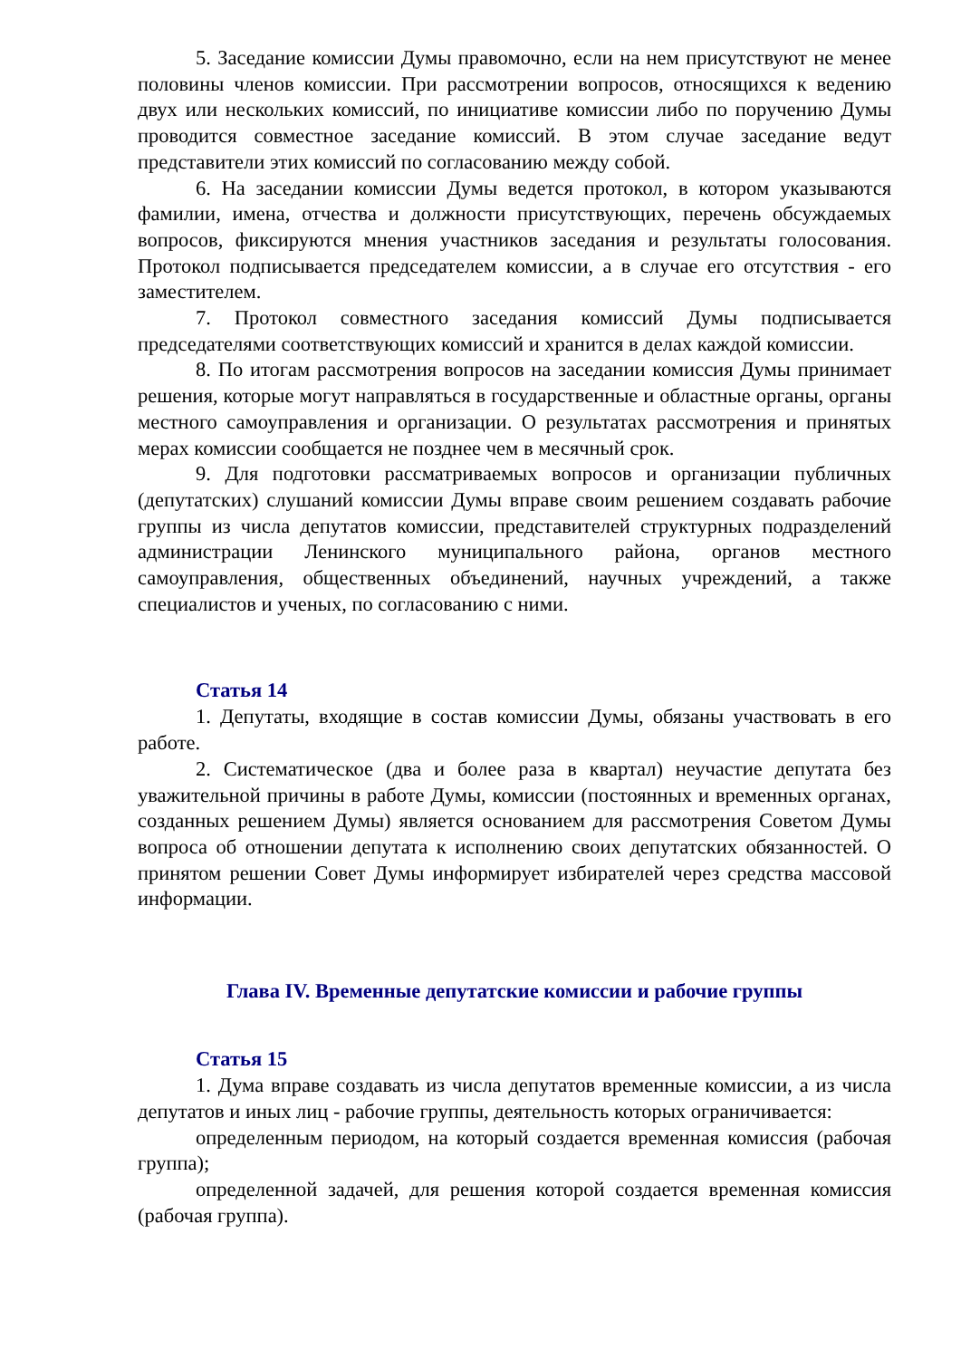5. Заседание комиссии Думы правомочно, если на нем присутствуют не менее половины членов комиссии. При рассмотрении вопросов, относящихся к ведению двух или нескольких комиссий, по инициативе комиссии либо по поручению Думы проводится совместное заседание комиссий. В этом случае заседание ведут представители этих комиссий по согласованию между собой.
6. На заседании комиссии Думы ведется протокол, в котором указываются фамилии, имена, отчества и должности присутствующих, перечень обсуждаемых вопросов, фиксируются мнения участников заседания и результаты голосования. Протокол подписывается председателем комиссии, а в случае его отсутствия - его заместителем.
7. Протокол совместного заседания комиссий Думы подписывается председателями соответствующих комиссий и хранится в делах каждой комиссии.
8. По итогам рассмотрения вопросов на заседании комиссия Думы принимает решения, которые могут направляться в государственные и областные органы, органы местного самоуправления и организации. О результатах рассмотрения и принятых мерах комиссии сообщается не позднее чем в месячный срок.
9. Для подготовки рассматриваемых вопросов и организации публичных (депутатских) слушаний комиссии Думы вправе своим решением создавать рабочие группы из числа депутатов комиссии, представителей структурных подразделений администрации Ленинского муниципального района, органов местного самоуправления, общественных объединений, научных учреждений, а также специалистов и ученых, по согласованию с ними.
Статья 14
1. Депутаты, входящие в состав комиссии Думы, обязаны участвовать в его работе.
2. Систематическое (два и более раза в квартал) неучастие депутата без уважительной причины в работе Думы, комиссии (постоянных и временных органах, созданных решением Думы) является основанием для рассмотрения Советом Думы вопроса об отношении депутата к исполнению своих депутатских обязанностей. О принятом решении Совет Думы информирует избирателей через средства массовой информации.
Глава IV. Временные депутатские комиссии и рабочие группы
Статья 15
1. Дума вправе создавать из числа депутатов временные комиссии, а из числа депутатов и иных лиц - рабочие группы, деятельность которых ограничивается:
определенным периодом, на который создается временная комиссия (рабочая группа);
определенной задачей, для решения которой создается временная комиссия (рабочая группа).